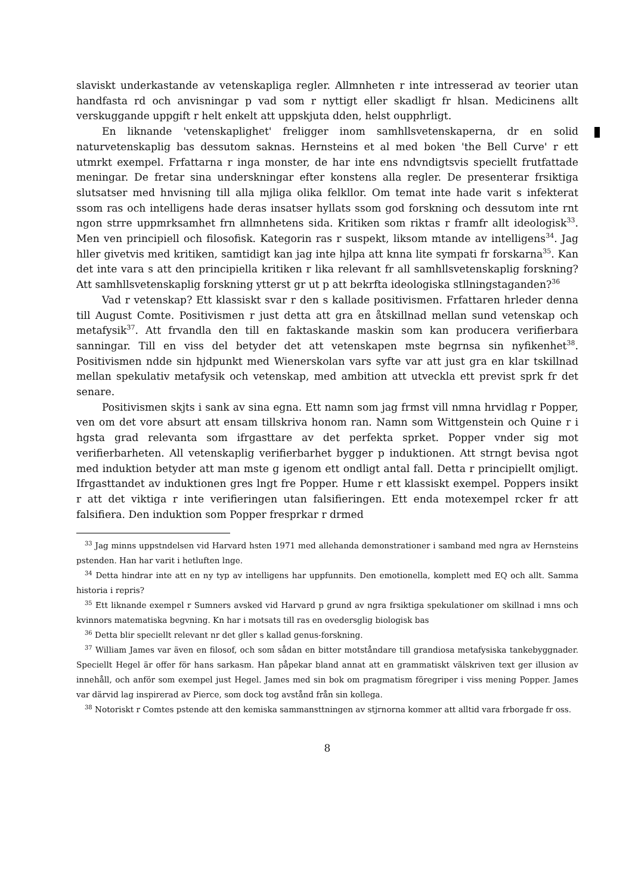slaviskt underkastande av vetenskapliga regler. Allmnheten r inte intresserad av teorier utan handfasta rd och anvisningar p vad som r nyttigt eller skadligt fr hlsan. Medicinens allt verskuggande uppgift r helt enkelt att uppskjuta dden, helst oupphrligt.
En liknande 'vetenskaplighet' freligger inom samhllsvetenskaperna, dr en solid naturvetenskaplig bas dessutom saknas. Hernsteins et al med boken 'the Bell Curve' r ett utmrkt exempel. Frfattarna r inga monster, de har inte ens ndvndigtsvis speciellt frutfattade meningar. De fretar sina underskningar efter konstens alla regler. De presenterar frsiktiga slutsatser med hnvisning till alla mjliga olika felkllor. Om temat inte hade varit s infekterat ssom ras och intelligens hade deras insatser hyllats ssom god forskning och dessutom inte rnt ngon strre uppmrksamhet frn allmnhetens sida. Kritiken som riktas r framfr allt ideologisk<sup>33</sup>. Men ven principiell och filosofisk. Kategorin ras r suspekt, liksom mtande av intelligens<sup>34</sup>. Jag hller givetvis med kritiken, samtidigt kan jag inte hjlpa att knna lite sympati fr forskarna<sup>35</sup>. Kan det inte vara s att den principiella kritiken r lika relevant fr all samhllsvetenskaplig forskning? Att samhllsvetenskaplig forskning ytterst gr ut p att bekrfta ideologiska stllningstaganden?<sup>36</sup>
Vad r vetenskap? Ett klassiskt svar r den s kallade positivismen. Frfattaren hrleder denna till August Comte. Positivismen r just detta att gra en åtskillnad mellan sund vetenskap och metafysik<sup>37</sup>. Att frvandla den till en faktaskande maskin som kan producera verifierbara sanningar. Till en viss del betyder det att vetenskapen mste begrnsa sin nyfikenhet<sup>38</sup>. Positivismen ndde sin hjdpunkt med Wienerskolan vars syfte var att just gra en klar tskillnad mellan spekulativ metafysik och vetenskap, med ambition att utveckla ett previst sprk fr det senare.
Positivismen skjts i sank av sina egna. Ett namn som jag frmst vill nmna hrvidlag r Popper, ven om det vore absurt att ensam tillskriva honom ran. Namn som Wittgenstein och Quine r i hgsta grad relevanta som ifrgasttare av det perfekta sprket. Popper vnder sig mot verifierbarheten. All vetenskaplig verifierbarhet bygger p induktionen. Att strngt bevisa ngot med induktion betyder att man mste g igenom ett ondligt antal fall. Detta r principiellt omjligt. Ifrgasttandet av induktionen gres lngt fre Popper. Hume r ett klassiskt exempel. Poppers insikt r att det viktiga r inte verifieringen utan falsifieringen. Ett enda motexempel rcker fr att falsifiera. Den induktion som Popper fresprkar r drmed
<sup>33</sup> Jag minns uppstndelsen vid Harvard hsten 1971 med allehanda demonstrationer i samband med ngra av Hernsteins pstenden. Han har varit i hetluften lnge.
<sup>34</sup> Detta hindrar inte att en ny typ av intelligens har uppfunnits. Den emotionella, komplett med EQ och allt. Samma historia i repris?
<sup>35</sup> Ett liknande exempel r Sumners avsked vid Harvard p grund av ngra frsiktiga spekulationer om skillnad i mns och kvinnors matematiska begvning. Kn har i motsats till ras en ovedersglig biologisk bas
<sup>36</sup> Detta blir speciellt relevant nr det gller s kallad genus-forskning.
<sup>37</sup> William James var även en filosof, och som sådan en bitter motståndare till grandiosa metafysiska tankebyggnader. Speciellt Hegel är offer för hans sarkasm. Han påpekar bland annat att en grammatiskt välskriven text ger illusion av innehåll, och anför som exempel just Hegel. James med sin bok om pragmatism föregriper i viss mening Popper. James var därvid lag inspirerad av Pierce, som dock tog avstånd från sin kollega.
<sup>38</sup> Notoriskt r Comtes pstende att den kemiska sammansttningen av stjrnorna kommer att alltid vara frborgade fr oss.
8